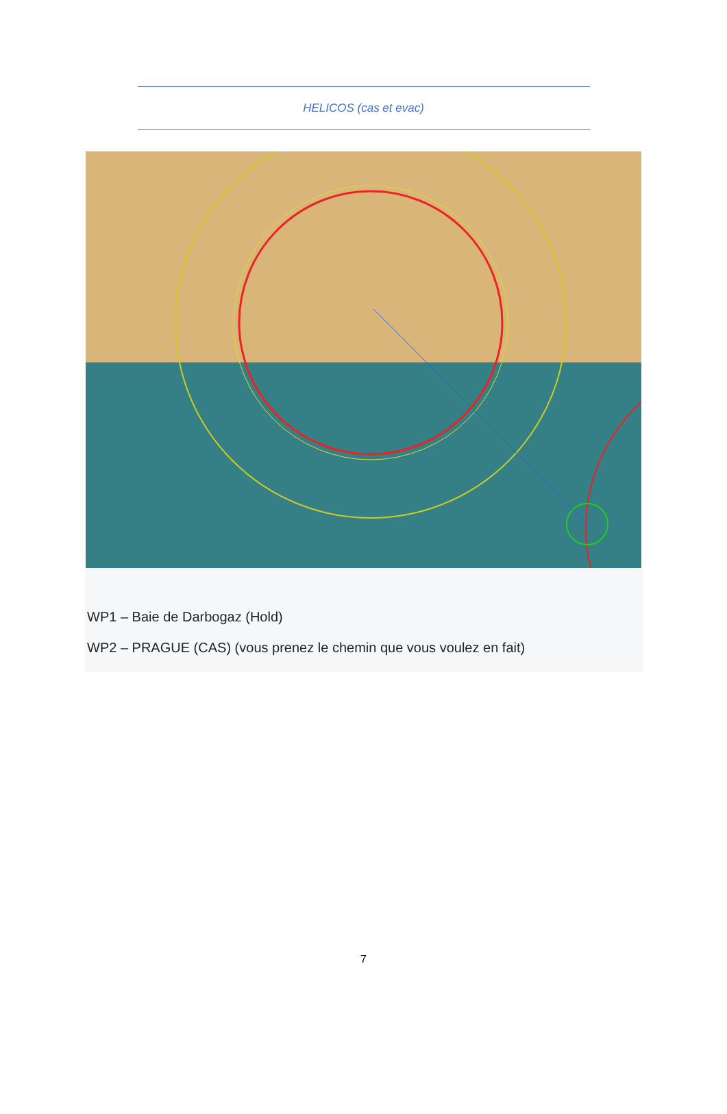HELICOS (cas et evac)
WP1 – Baie de Darbogaz (Hold)
WP2 – PRAGUE (CAS) (vous prenez le chemin que vous voulez en fait)
7